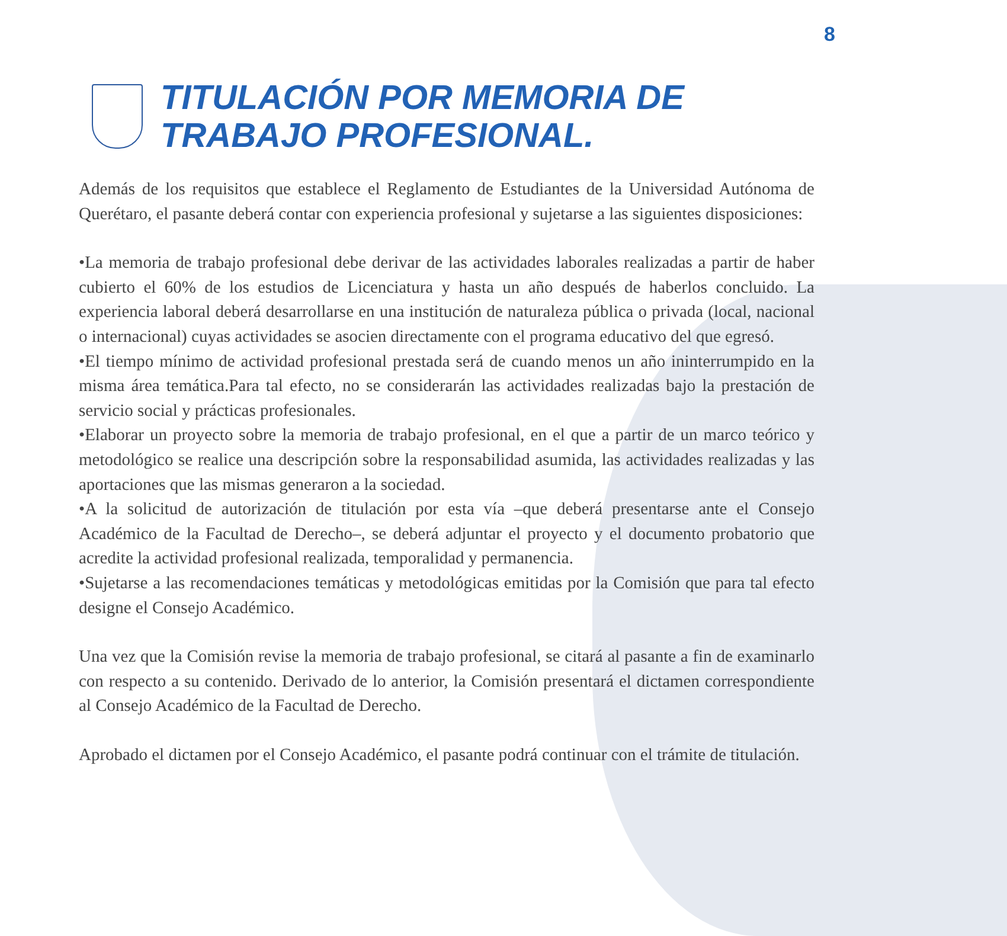8
TITULACIÓN POR MEMORIA DE
TRABAJO PROFESIONAL.
Además de los requisitos que establece el Reglamento de Estudiantes de la Universidad Autónoma de Querétaro, el pasante deberá contar con experiencia profesional y sujetarse a las siguientes disposiciones:
•La memoria de trabajo profesional debe derivar de las actividades laborales realizadas a partir de haber cubierto el 60% de los estudios de Licenciatura y hasta un año después de haberlos concluido. La experiencia laboral deberá desarrollarse en una institución de naturaleza pública o privada (local, nacional o internacional) cuyas actividades se asocien directamente con el programa educativo del que egresó.
•El tiempo mínimo de actividad profesional prestada será de cuando menos un año ininterrumpido en la misma área temática.Para tal efecto, no se considerarán las actividades realizadas bajo la prestación de servicio social y prácticas profesionales.
•Elaborar un proyecto sobre la memoria de trabajo profesional, en el que a partir de un marco teórico y metodológico se realice una descripción sobre la responsabilidad asumida, las actividades realizadas y las aportaciones que las mismas generaron a la sociedad.
•A la solicitud de autorización de titulación por esta vía –que deberá presentarse ante el Consejo Académico de la Facultad de Derecho–, se deberá adjuntar el proyecto y el documento probatorio que acredite la actividad profesional realizada, temporalidad y permanencia.
•Sujetarse a las recomendaciones temáticas y metodológicas emitidas por la Comisión que para tal efecto designe el Consejo Académico.
Una vez que la Comisión revise la memoria de trabajo profesional, se citará al pasante a fin de examinarlo con respecto a su contenido. Derivado de lo anterior, la Comisión presentará el dictamen correspondiente al Consejo Académico de la Facultad de Derecho.
Aprobado el dictamen por el Consejo Académico, el pasante podrá continuar con el trámite de titulación.